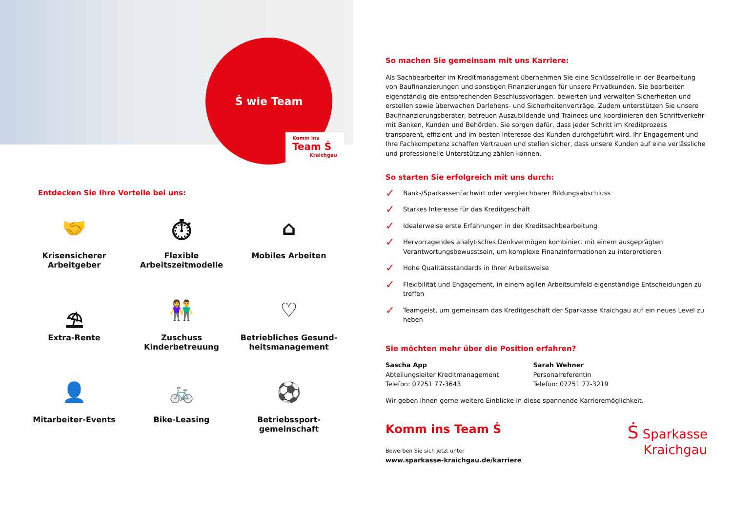Ṡ wie Team
Komm ins
Team Ṡ
Kraichgau
Entdecken Sie Ihre Vorteile bei uns:
🤝
Krisensicherer
Arbeitgeber
⏱
Flexible
Arbeitszeitmodelle
⌂
Mobiles Arbeiten
⛱
Extra-Rente
👫
Zuschuss
Kinderbetreuung
♡
Betriebliches Gesund-
heitsmanagement
👤
Mitarbeiter-Events
🚲
Bike-Leasing
⚽
Betriebssport-
gemeinschaft
So machen Sie gemeinsam mit uns Karriere:
Als Sachbearbeiter im Kreditmanagement übernehmen Sie eine Schlüsselrolle in der Bearbeitung von Baufinanzierungen und sonstigen Finanzierungen für unsere Privatkunden. Sie bearbeiten eigenständig die entsprechenden Beschlussvorlagen, bewerten und verwalten Sicherheiten und erstellen sowie überwachen Darlehens- und Sicherheitenverträge. Zudem unterstützen Sie unsere Baufinanzierungsberater, betreuen Auszubildende und Trainees und koordinieren den Schriftverkehr mit Banken, Kunden und Behörden. Sie sorgen dafür, dass jeder Schritt im Kreditprozess transparent, effizient und im besten Interesse des Kunden durchgeführt wird. Ihr Engagement und Ihre Fachkompetenz schaffen Vertrauen und stellen sicher, dass unsere Kunden auf eine verlässliche und professionelle Unterstützung zählen können.
So starten Sie erfolgreich mit uns durch:
✓ Bank-/Sparkassenfachwirt oder vergleichbarer Bildungsabschluss
✓ Starkes Interesse für das Kreditgeschäft
✓ Idealerweise erste Erfahrungen in der Kreditsachbearbeitung
✓ Hervorragendes analytisches Denkvermögen kombiniert mit einem ausgeprägten Verantwortungsbewusstsein, um komplexe Finanzinformationen zu interpretieren
✓ Hohe Qualitätsstandards in Ihrer Arbeitsweise
✓ Flexibilität und Engagement, in einem agilen Arbeitsumfeld eigenständige Entscheidungen zu treffen
✓ Teamgeist, um gemeinsam das Kreditgeschäft der Sparkasse Kraichgau auf ein neues Level zu heben
Sie möchten mehr über die Position erfahren?
Sascha App
Abteilungsleiter Kreditmanagement
Telefon: 07251 77-3643
Sarah Wehner
Personalreferentin
Telefon: 07251 77-3219
Wir geben Ihnen gerne weitere Einblicke in diese spannende Karrieremöglichkeit.
Komm ins Team Ṡ
Bewerben Sie sich jetzt unter
www.sparkasse-kraichgau.de/karriere
Ṡ Sparkasse
Kraichgau